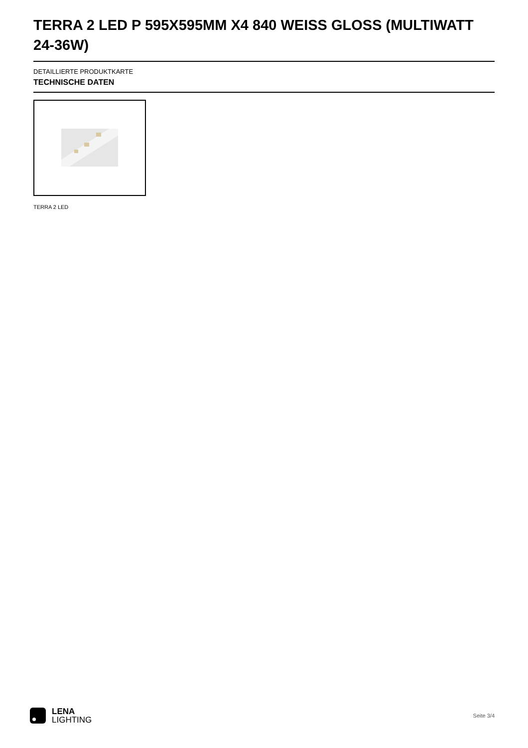TERRA 2 LED P 595X595MM X4 840 WEISS GLOSS (MULTIWATT 24-36W)
DETAILLIERTE PRODUKTKARTE
TECHNISCHE DATEN
TERRA 2 LED
LENA
LIGHTING
Seite 3/4